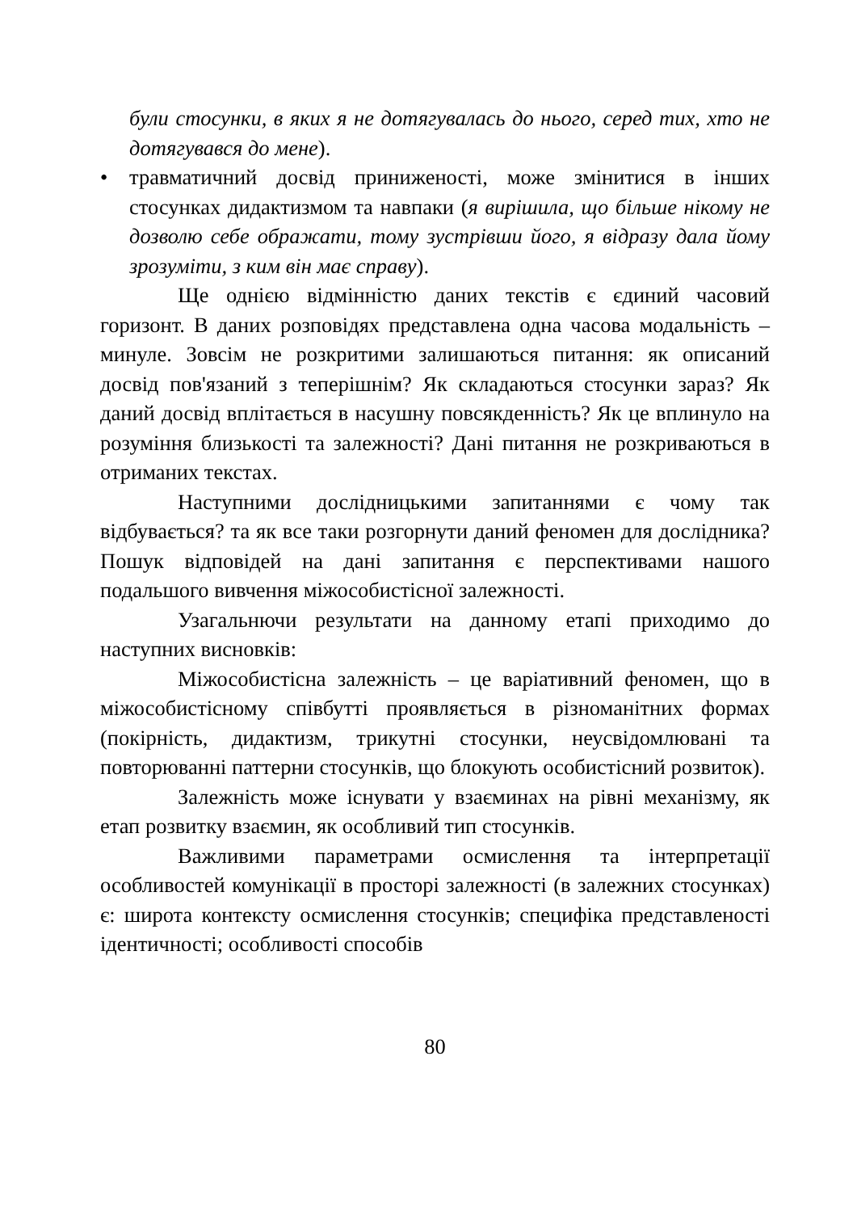були стосунки, в яких я не дотягувалась до нього, серед тих, хто не дотягувався до мене).
• травматичний досвід приниженості, може змінитися в інших стосунках дидактизмом та навпаки (я вирішила, що більше нікому не дозволю себе ображати, тому зустрівши його, я відразу дала йому зрозуміти, з ким він має справу).
Ще однією відмінністю даних текстів є єдиний часовий горизонт. В даних розповідях представлена одна часова модальність – минуле. Зовсім не розкритими залишаються питання: як описаний досвід пов'язаний з теперішнім? Як складаються стосунки зараз? Як даний досвід вплітається в насушну повсякденність? Як це вплинуло на розуміння близькості та залежності? Дані питання не розкриваються в отриманих текстах.
Наступними дослідницькими запитаннями є чому так відбувається? та як все таки розгорнути даний феномен для дослідника? Пошук відповідей на дані запитання є перспективами нашого подальшого вивчення міжособистісної залежності.
Узагальнючи результати на данному етапі приходимо до наступних висновків:
Міжособистісна залежність – це варіативний феномен, що в міжособистісному співбутті проявляється в різноманітних формах (покірність, дидактизм, трикутні стосунки, неусвідомлювані та повторюванні паттерни стосунків, що блокують особистісний розвиток).
Залежність може існувати у взаєминах на рівні механізму, як етап розвитку взаємин, як особливий тип стосунків.
Важливими параметрами осмислення та інтерпретації особливостей комунікації в просторі залежності (в залежних стосунках) є: широта контексту осмислення стосунків; специфіка представленості ідентичності; особливості способів
80